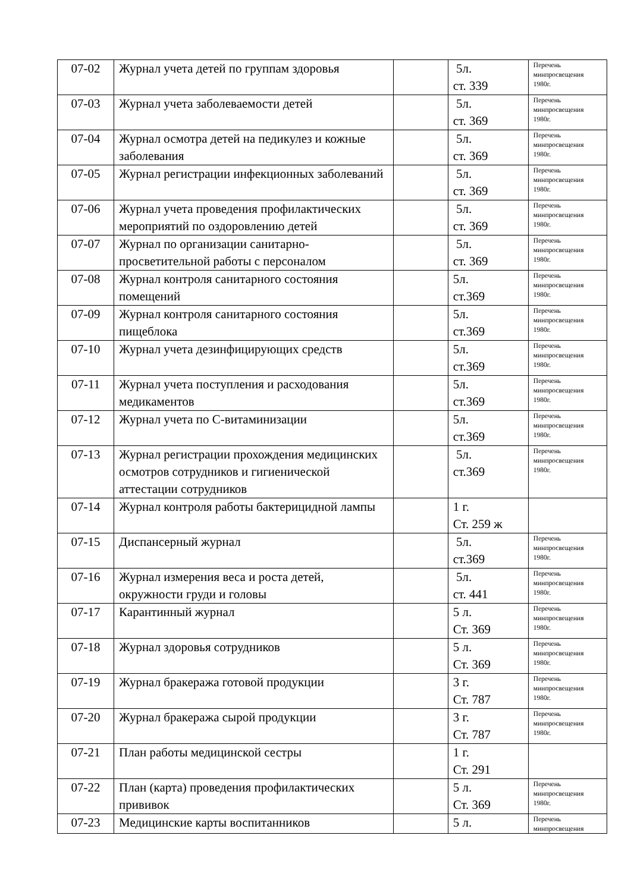| 07-02 | Журнал учета детей по группам здоровья | | 5л. ст. 339 | Перечень минпросвещения 1980г. |
| 07-03 | Журнал учета заболеваемости детей | | 5л. ст. 369 | Перечень минпросвещения 1980г. |
| 07-04 | Журнал осмотра детей на педикулез и кожные заболевания | | 5л. ст. 369 | Перечень минпросвещения 1980г. |
| 07-05 | Журнал регистрации инфекционных заболеваний | | 5л. ст. 369 | Перечень минпросвещения 1980г. |
| 07-06 | Журнал учета проведения профилактических мероприятий по оздоровлению детей | | 5л. ст. 369 | Перечень минпросвещения 1980г. |
| 07-07 | Журнал по организации санитарно-просветительной работы с персоналом | | 5л. ст. 369 | Перечень минпросвещения 1980г. |
| 07-08 | Журнал контроля санитарного состояния помещений | | 5л. ст.369 | Перечень минпросвещения 1980г. |
| 07-09 | Журнал контроля санитарного состояния пищеблока | | 5л. ст.369 | Перечень минпросвещения 1980г. |
| 07-10 | Журнал учета дезинфицирующих средств | | 5л. ст.369 | Перечень минпросвещения 1980г. |
| 07-11 | Журнал учета поступления и расходования медикаментов | | 5л. ст.369 | Перечень минпросвещения 1980г. |
| 07-12 | Журнал учета по С-витаминизации | | 5л. ст.369 | Перечень минпросвещения 1980г. |
| 07-13 | Журнал регистрации прохождения медицинских осмотров сотрудников и гигиенической аттестации сотрудников | | 5л. ст.369 | Перечень минпросвещения 1980г. |
| 07-14 | Журнал контроля работы бактерицидной лампы | | 1 г. Ст. 259 ж | |
| 07-15 | Диспансерный журнал | | 5л. ст.369 | Перечень минпросвещения 1980г. |
| 07-16 | Журнал измерения веса и роста детей, окружности груди и головы | | 5л. ст. 441 | Перечень минпросвещения 1980г. |
| 07-17 | Карантинный журнал | | 5 л. Ст. 369 | Перечень минпросвещения 1980г. |
| 07-18 | Журнал здоровья сотрудников | | 5 л. Ст. 369 | Перечень минпросвещения 1980г. |
| 07-19 | Журнал бракеража готовой продукции | | 3 г. Ст. 787 | Перечень минпросвещения 1980г. |
| 07-20 | Журнал бракеража сырой продукции | | 3 г. Ст. 787 | Перечень минпросвещения 1980г. |
| 07-21 | План работы медицинской сестры | | 1 г. Ст. 291 | |
| 07-22 | План (карта) проведения профилактических прививок | | 5 л. Ст. 369 | Перечень минпросвещения 1980г. |
| 07-23 | Медицинские карты воспитанников | | 5 л. | Перечень минпросвещения |